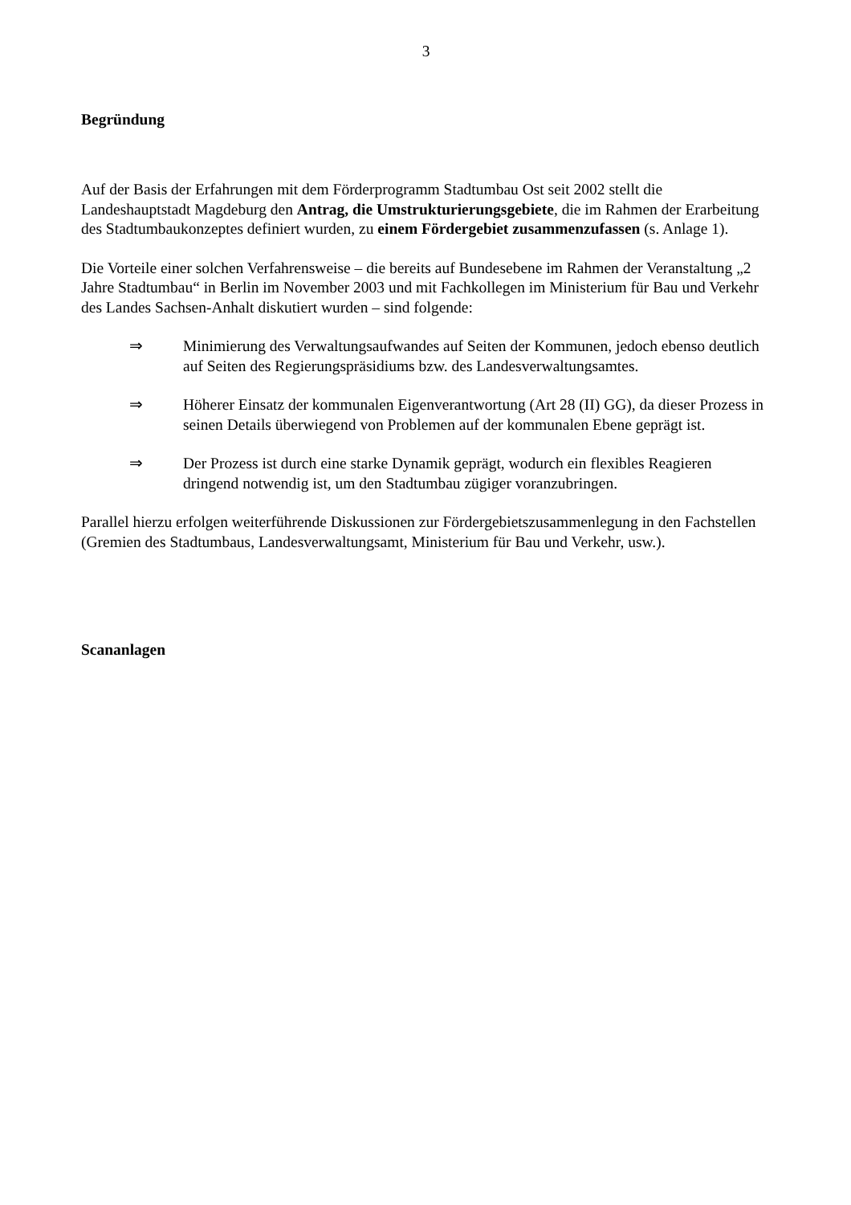3
Begründung
Auf der Basis der Erfahrungen mit dem Förderprogramm Stadtumbau Ost seit 2002 stellt die Landeshauptstadt Magdeburg den Antrag, die Umstrukturierungsgebiete, die im Rahmen der Erarbeitung des Stadtumbaukonzeptes definiert wurden, zu einem Fördergebiet zusammenzufassen (s. Anlage 1).
Die Vorteile einer solchen Verfahrensweise – die bereits auf Bundesebene im Rahmen der Veranstaltung „2 Jahre Stadtumbau“ in Berlin im November 2003 und mit Fachkollegen im Ministerium für Bau und Verkehr des Landes Sachsen-Anhalt diskutiert wurden – sind folgende:
⇒ Minimierung des Verwaltungsaufwandes auf Seiten der Kommunen, jedoch ebenso deutlich auf Seiten des Regierungspräsidiums bzw. des Landesverwaltungsamtes.
⇒ Höherer Einsatz der kommunalen Eigenverantwortung (Art 28 (II) GG), da dieser Prozess in seinen Details überwiegend von Problemen auf der kommunalen Ebene geprägt ist.
⇒ Der Prozess ist durch eine starke Dynamik geprägt, wodurch ein flexibles Reagieren dringend notwendig ist, um den Stadtumbau zügiger voranzubringen.
Parallel hierzu erfolgen weiterführende Diskussionen zur Fördergebietszusammenlegung in den Fachstellen (Gremien des Stadtumbaus, Landesverwaltungsamt, Ministerium für Bau und Verkehr, usw.).
Scananlagen